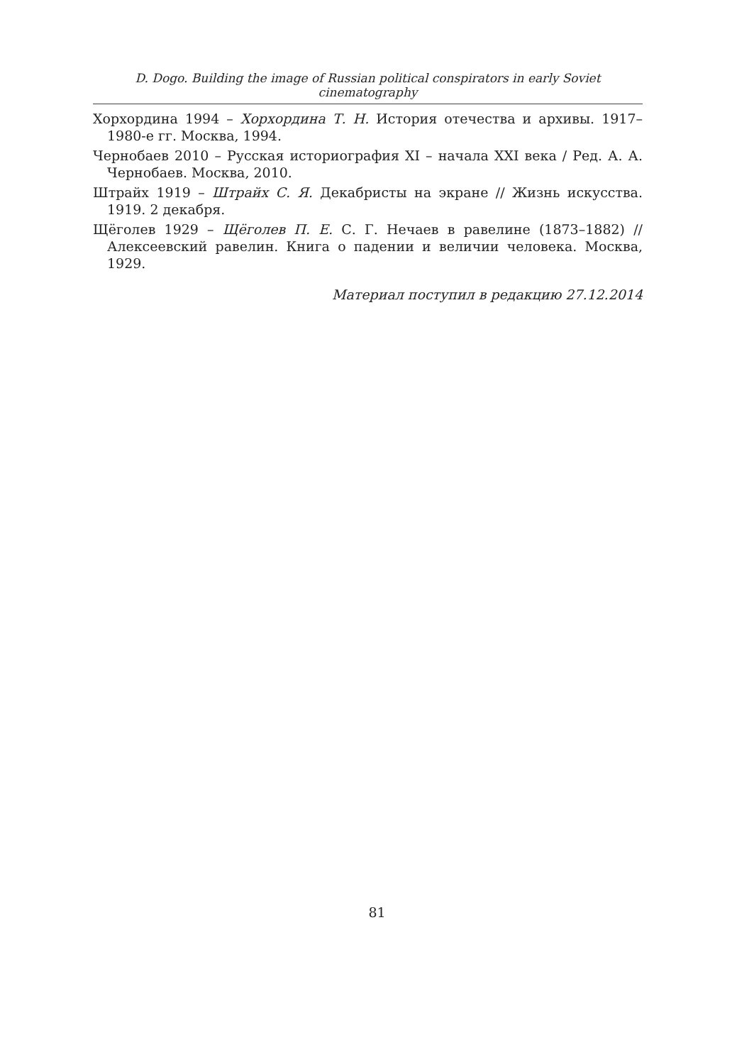D. Dogo. Building the image of Russian political conspirators in early Soviet cinematography
Хорхордина 1994 – Хорхордина Т. Н. История отечества и архивы. 1917–1980-е гг. Москва, 1994.
Чернобаев 2010 – Русская историография XI – начала XXI века / Ред. А. А. Чернобаев. Москва, 2010.
Штрайх 1919 – Штрайх С. Я. Декабристы на экране // Жизнь искусства. 1919. 2 декабря.
Щёголев 1929 – Щёголев П. Е. С. Г. Нечаев в равелине (1873–1882) // Алексеевский равелин. Книга о падении и величии человека. Москва, 1929.
Материал поступил в редакцию 27.12.2014
81